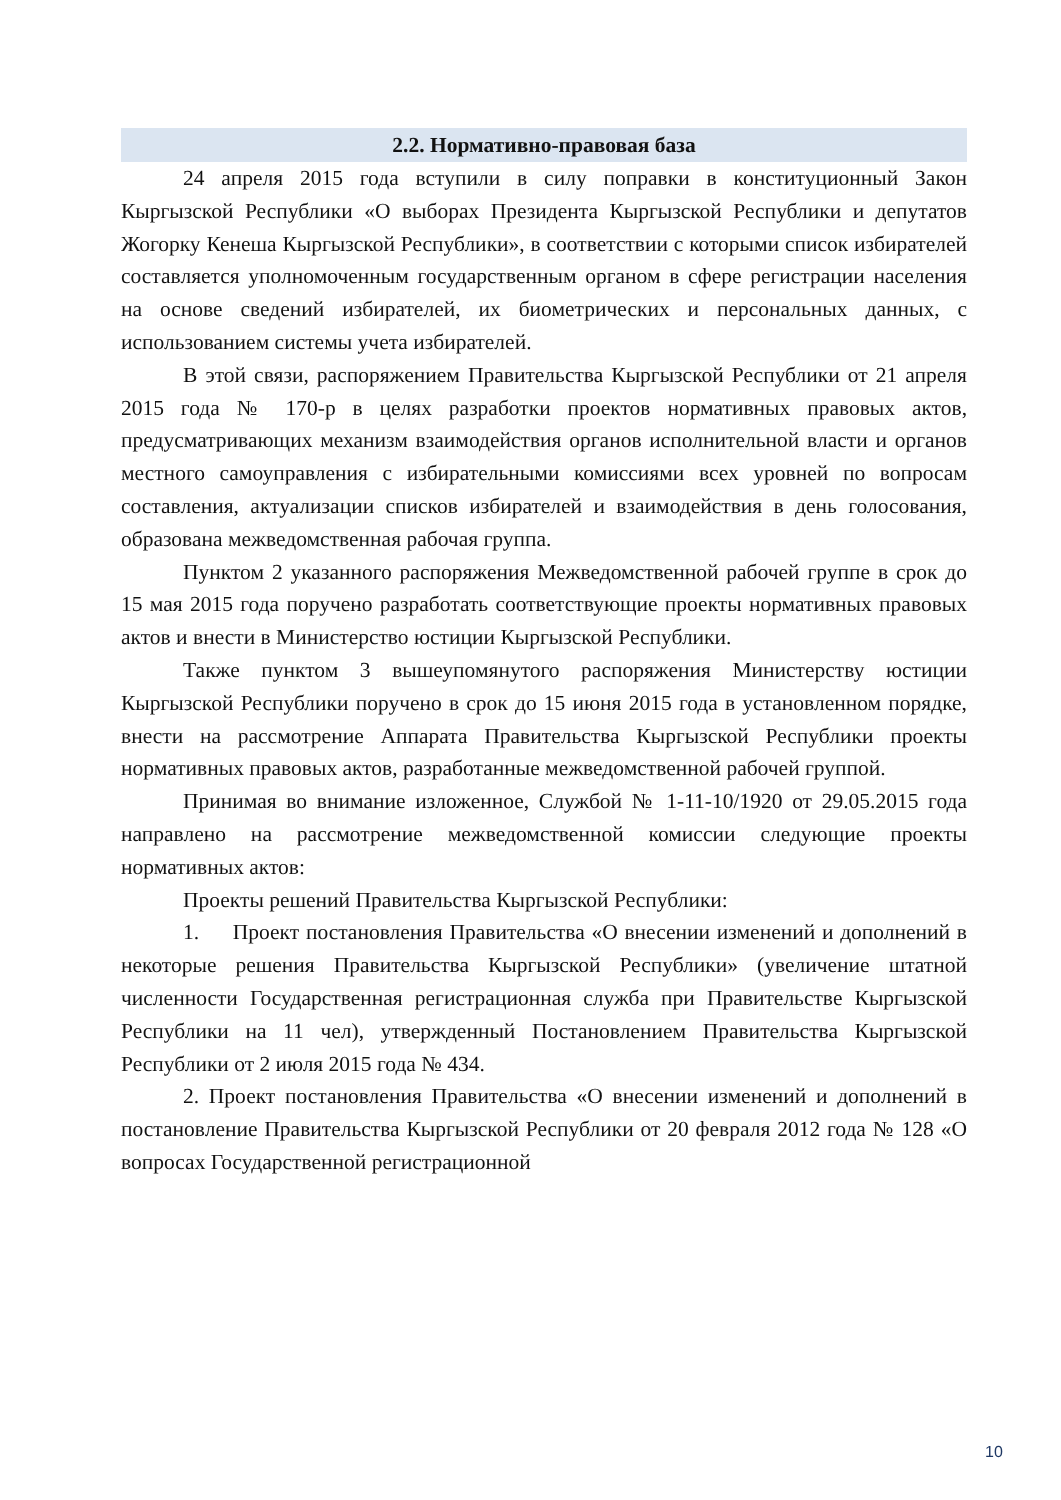2.2. Нормативно-правовая база
24 апреля 2015 года вступили в силу поправки в конституционный Закон Кыргызской Республики «О выборах Президента Кыргызской Республики и депутатов Жогорку Кенеша Кыргызской Республики», в соответствии с которыми список избирателей составляется уполномоченным государственным органом в сфере регистрации населения на основе сведений избирателей, их биометрических и персональных данных, с использованием системы учета избирателей.
В этой связи, распоряжением Правительства Кыргызской Республики от 21 апреля 2015 года № 170-р в целях разработки проектов нормативных правовых актов, предусматривающих механизм взаимодействия органов исполнительной власти и органов местного самоуправления с избирательными комиссиями всех уровней по вопросам составления, актуализации списков избирателей и взаимодействия в день голосования, образована межведомственная рабочая группа.
Пунктом 2 указанного распоряжения Межведомственной рабочей группе в срок до 15 мая 2015 года поручено разработать соответствующие проекты нормативных правовых актов и внести в Министерство юстиции Кыргызской Республики.
Также пунктом 3 вышеупомянутого распоряжения Министерству юстиции Кыргызской Республики поручено в срок до 15 июня 2015 года в установленном порядке, внести на рассмотрение Аппарата Правительства Кыргызской Республики проекты нормативных правовых актов, разработанные межведомственной рабочей группой.
Принимая во внимание изложенное, Службой № 1-11-10/1920 от 29.05.2015 года направлено на рассмотрение межведомственной комиссии следующие проекты нормативных актов:
Проекты решений Правительства Кыргызской Республики:
1. Проект постановления Правительства «О внесении изменений и дополнений в некоторые решения Правительства Кыргызской Республики» (увеличение штатной численности Государственная регистрационная служба при Правительстве Кыргызской Республики на 11 чел), утвержденный Постановлением Правительства Кыргызской Республики от 2 июля 2015 года № 434.
2. Проект постановления Правительства «О внесении изменений и дополнений в постановление Правительства Кыргызской Республики от 20 февраля 2012 года № 128 «О вопросах Государственной регистрационной
10